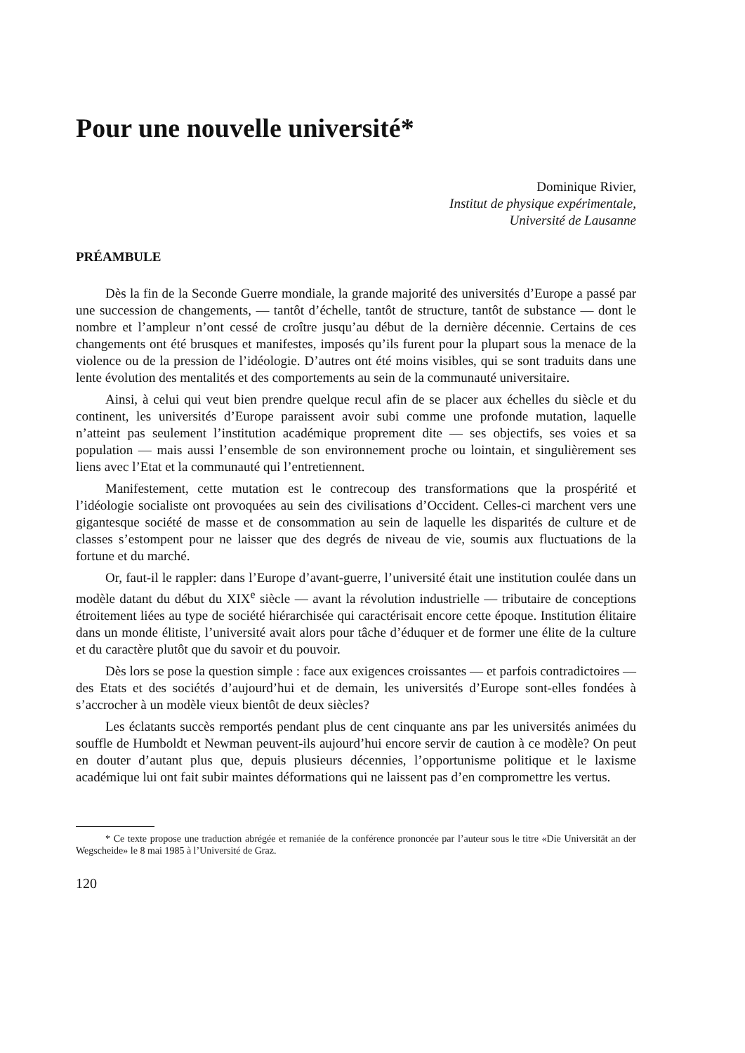Pour une nouvelle université*
Dominique Rivier,
Institut de physique expérimentale,
Université de Lausanne
PRÉAMBULE
Dès la fin de la Seconde Guerre mondiale, la grande majorité des universités d’Europe a passé par une succession de changements, — tantôt d’échelle, tantôt de structure, tantôt de substance — dont le nombre et l’ampleur n’ont cessé de croître jusqu’au début de la dernière décennie. Certains de ces changements ont été brusques et manifestes, imposés qu’ils furent pour la plupart sous la menace de la violence ou de la pression de l’idéologie. D’autres ont été moins visibles, qui se sont traduits dans une lente évolution des mentalités et des comportements au sein de la communauté universitaire.
Ainsi, à celui qui veut bien prendre quelque recul afin de se placer aux échelles du siècle et du continent, les universités d’Europe paraissent avoir subi comme une profonde mutation, laquelle n’atteint pas seulement l’institution académique proprement dite — ses objectifs, ses voies et sa population — mais aussi l’ensemble de son environnement proche ou lointain, et singulièrement ses liens avec l’Etat et la communauté qui l’entretiennent.
Manifestement, cette mutation est le contrecoup des transformations que la prospérité et l’idéologie socialiste ont provoquées au sein des civilisations d’Occident. Celles-ci marchent vers une gigantesque société de masse et de consommation au sein de laquelle les disparités de culture et de classes s’estompent pour ne laisser que des degrés de niveau de vie, soumis aux fluctuations de la fortune et du marché.
Or, faut-il le rappler: dans l’Europe d’avant-guerre, l’université était une institution coulée dans un modèle datant du début du XIX<sup>e</sup> siècle — avant la révolution industrielle — tributaire de conceptions étroitement liées au type de société hiérarchisée qui caractérisait encore cette époque. Institution élitaire dans un monde élitiste, l’université avait alors pour tâche d’éduquer et de former une élite de la culture et du caractère plutôt que du savoir et du pouvoir.
Dès lors se pose la question simple : face aux exigences croissantes — et parfois contradictoires — des Etats et des sociétés d’aujourd’hui et de demain, les universités d’Europe sont-elles fondées à s’accrocher à un modèle vieux bientôt de deux siècles?
Les éclatants succès remportés pendant plus de cent cinquante ans par les universités animées du souffle de Humboldt et Newman peuvent-ils aujourd’hui encore servir de caution à ce modèle? On peut en douter d’autant plus que, depuis plusieurs décennies, l’opportunisme politique et le laxisme académique lui ont fait subir maintes déformations qui ne laissent pas d’en compromettre les vertus.
* Ce texte propose une traduction abrégée et remaniée de la conférence prononcée par l’auteur sous le titre «Die Universität an der Wegscheide» le 8 mai 1985 à l’Université de Graz.
120